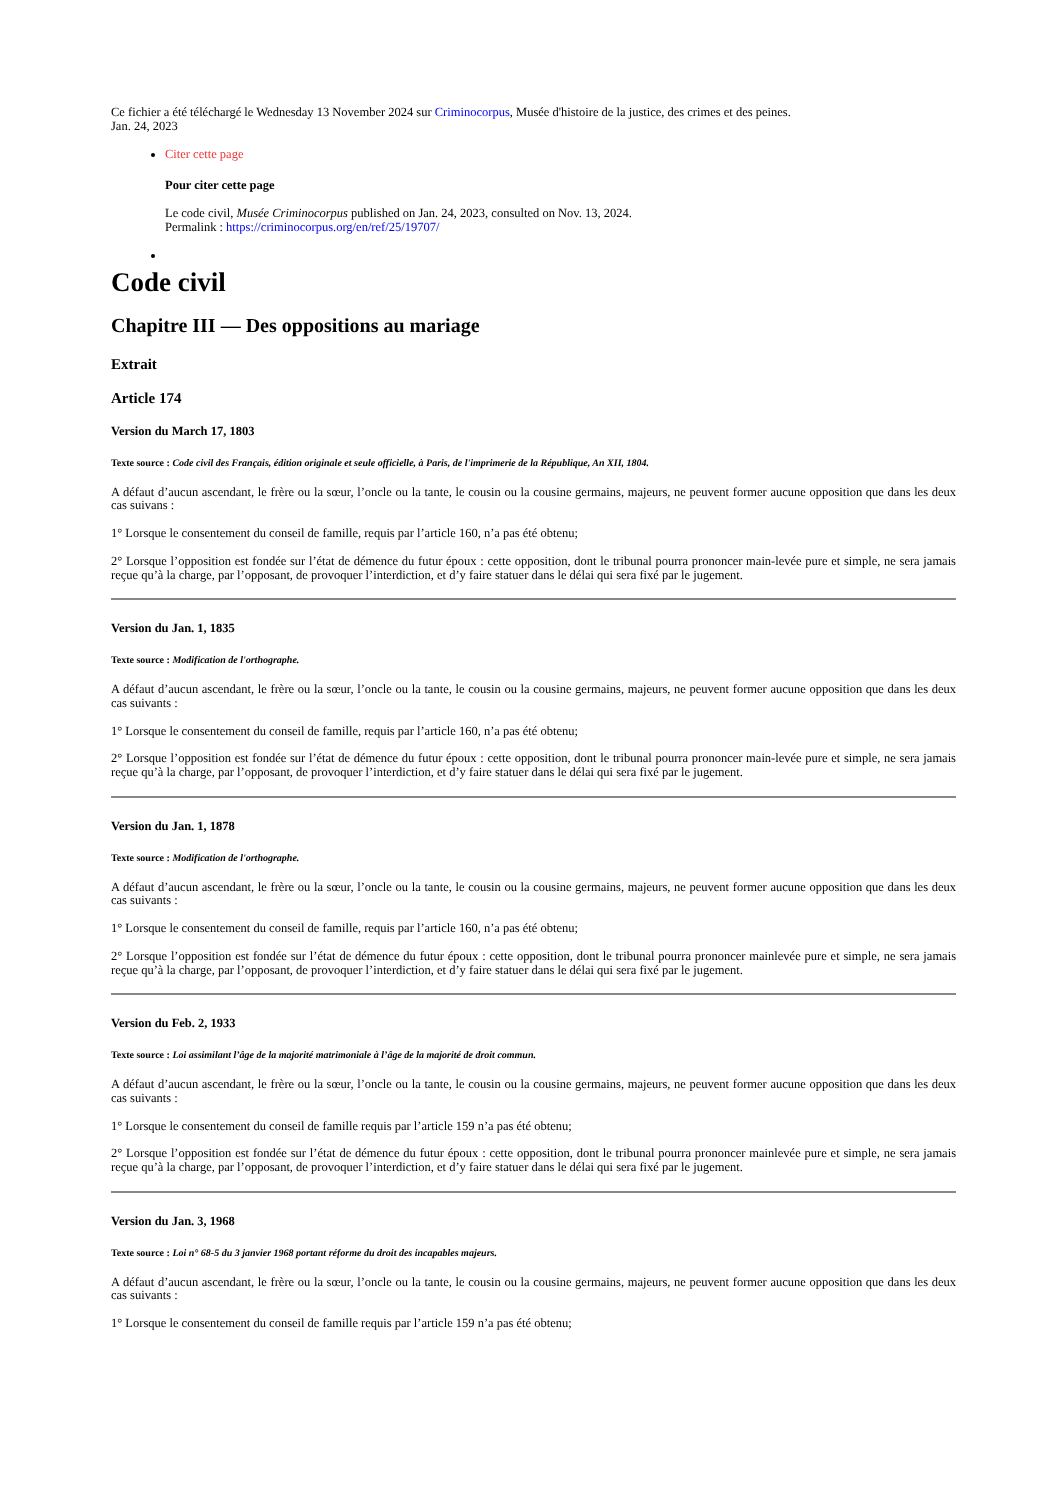Ce fichier a été téléchargé le Wednesday 13 November 2024 sur Criminocorpus, Musée d'histoire de la justice, des crimes et des peines.
Jan. 24, 2023
Citer cette page
Pour citer cette page
Le code civil, Musée Criminocorpus published on Jan. 24, 2023, consulted on Nov. 13, 2024.
Permalink : https://criminocorpus.org/en/ref/25/19707/
Code civil
Chapitre III — Des oppositions au mariage
Extrait
Article 174
Version du March 17, 1803
Texte source : Code civil des Français, édition originale et seule officielle, à Paris, de l'imprimerie de la République, An XII, 1804.
A défaut d’aucun ascendant, le frère ou la sœur, l’oncle ou la tante, le cousin ou la cousine germains, majeurs, ne peuvent former aucune opposition que dans les deux cas suivans :
1° Lorsque le consentement du conseil de famille, requis par l’article 160, n’a pas été obtenu;
2° Lorsque l’opposition est fondée sur l’état de démence du futur époux : cette opposition, dont le tribunal pourra prononcer main-levée pure et simple, ne sera jamais reçue qu’à la charge, par l’opposant, de provoquer l’interdiction, et d’y faire statuer dans le délai qui sera fixé par le jugement.
Version du Jan. 1, 1835
Texte source : Modification de l'orthographe.
A défaut d’aucun ascendant, le frère ou la sœur, l’oncle ou la tante, le cousin ou la cousine germains, majeurs, ne peuvent former aucune opposition que dans les deux cas suivants :
1° Lorsque le consentement du conseil de famille, requis par l’article 160, n’a pas été obtenu;
2° Lorsque l’opposition est fondée sur l’état de démence du futur époux : cette opposition, dont le tribunal pourra prononcer main-levée pure et simple, ne sera jamais reçue qu’à la charge, par l’opposant, de provoquer l’interdiction, et d’y faire statuer dans le délai qui sera fixé par le jugement.
Version du Jan. 1, 1878
Texte source : Modification de l'orthographe.
A défaut d’aucun ascendant, le frère ou la sœur, l’oncle ou la tante, le cousin ou la cousine germains, majeurs, ne peuvent former aucune opposition que dans les deux cas suivants :
1° Lorsque le consentement du conseil de famille, requis par l’article 160, n’a pas été obtenu;
2° Lorsque l’opposition est fondée sur l’état de démence du futur époux : cette opposition, dont le tribunal pourra prononcer mainlevée pure et simple, ne sera jamais reçue qu’à la charge, par l’opposant, de provoquer l’interdiction, et d’y faire statuer dans le délai qui sera fixé par le jugement.
Version du Feb. 2, 1933
Texte source : Loi assimilant l’âge de la majorité matrimoniale à l’âge de la majorité de droit commun.
A défaut d’aucun ascendant, le frère ou la sœur, l’oncle ou la tante, le cousin ou la cousine germains, majeurs, ne peuvent former aucune opposition que dans les deux cas suivants :
1° Lorsque le consentement du conseil de famille requis par l’article 159 n’a pas été obtenu;
2° Lorsque l’opposition est fondée sur l’état de démence du futur époux : cette opposition, dont le tribunal pourra prononcer mainlevée pure et simple, ne sera jamais reçue qu’à la charge, par l’opposant, de provoquer l’interdiction, et d’y faire statuer dans le délai qui sera fixé par le jugement.
Version du Jan. 3, 1968
Texte source : Loi n° 68-5 du 3 janvier 1968 portant réforme du droit des incapables majeurs.
A défaut d’aucun ascendant, le frère ou la sœur, l’oncle ou la tante, le cousin ou la cousine germains, majeurs, ne peuvent former aucune opposition que dans les deux cas suivants :
1° Lorsque le consentement du conseil de famille requis par l’article 159 n’a pas été obtenu;